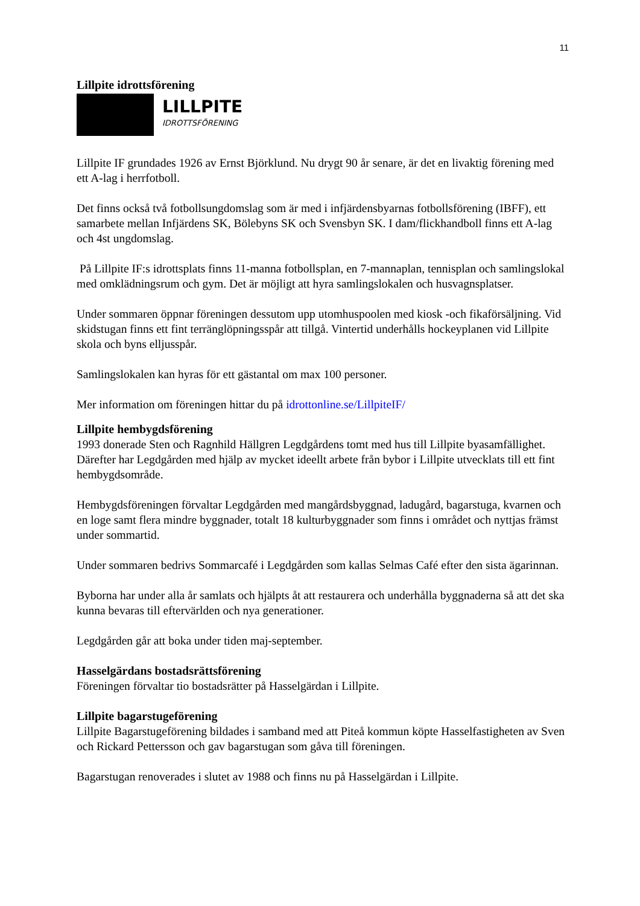11
Lillpite idrottsförening
LILLPITE
IDROTTSFÖRENING
Lillpite IF grundades 1926 av Ernst Björklund. Nu drygt 90 år senare, är det en livaktig förening med ett A-lag i herrfotboll.
Det finns också två fotbollsungdomslag som är med i infjärdensbyarnas fotbollsförening (IBFF), ett samarbete mellan Infjärdens SK, Bölebyns SK och Svensbyn SK. I dam/flickhandboll finns ett A-lag och 4st ungdomslag.
På Lillpite IF:s idrottsplats finns 11-manna fotbollsplan, en 7-mannaplan, tennisplan och samlingslokal med omklädningsrum och gym. Det är möjligt att hyra samlingslokalen och husvagnsplatser.
Under sommaren öppnar föreningen dessutom upp utomhuspoolen med kiosk -och fikaförsäljning. Vid skidstugan finns ett fint terränglöpningsspår att tillgå. Vintertid underhålls hockeyplanen vid Lillpite skola och byns elljusspår.
Samlingslokalen kan hyras för ett gästantal om max 100 personer.
Mer information om föreningen hittar du på idrottonline.se/LillpiteIF/
Lillpite hembygdsförening
1993 donerade Sten och Ragnhild Hällgren Legdgårdens tomt med hus till Lillpite byasamfällighet. Därefter har Legdgården med hjälp av mycket ideellt arbete från bybor i Lillpite utvecklats till ett fint hembygdsområde.
Hembygdsföreningen förvaltar Legdgården med mangårdsbyggnad, ladugård, bagarstuga, kvarnen och en loge samt flera mindre byggnader, totalt 18 kulturbyggnader som finns i området och nyttjas främst under sommartid.
Under sommaren bedrivs Sommarcafé i Legdgården som kallas Selmas Café efter den sista ägarinnan.
Byborna har under alla år samlats och hjälpts åt att restaurera och underhålla byggnaderna så att det ska kunna bevaras till eftervärlden och nya generationer.
Legdgården går att boka under tiden maj-september.
Hasselgärdans bostadsrättsförening
Föreningen förvaltar tio bostadsrätter på Hasselgärdan i Lillpite.
Lillpite bagarstugeförening
Lillpite Bagarstugeförening bildades i samband med att Piteå kommun köpte Hasselfastigheten av Sven och Rickard Pettersson och gav bagarstugan som gåva till föreningen.
Bagarstugan renoverades i slutet av 1988 och finns nu på Hasselgärdan i Lillpite.